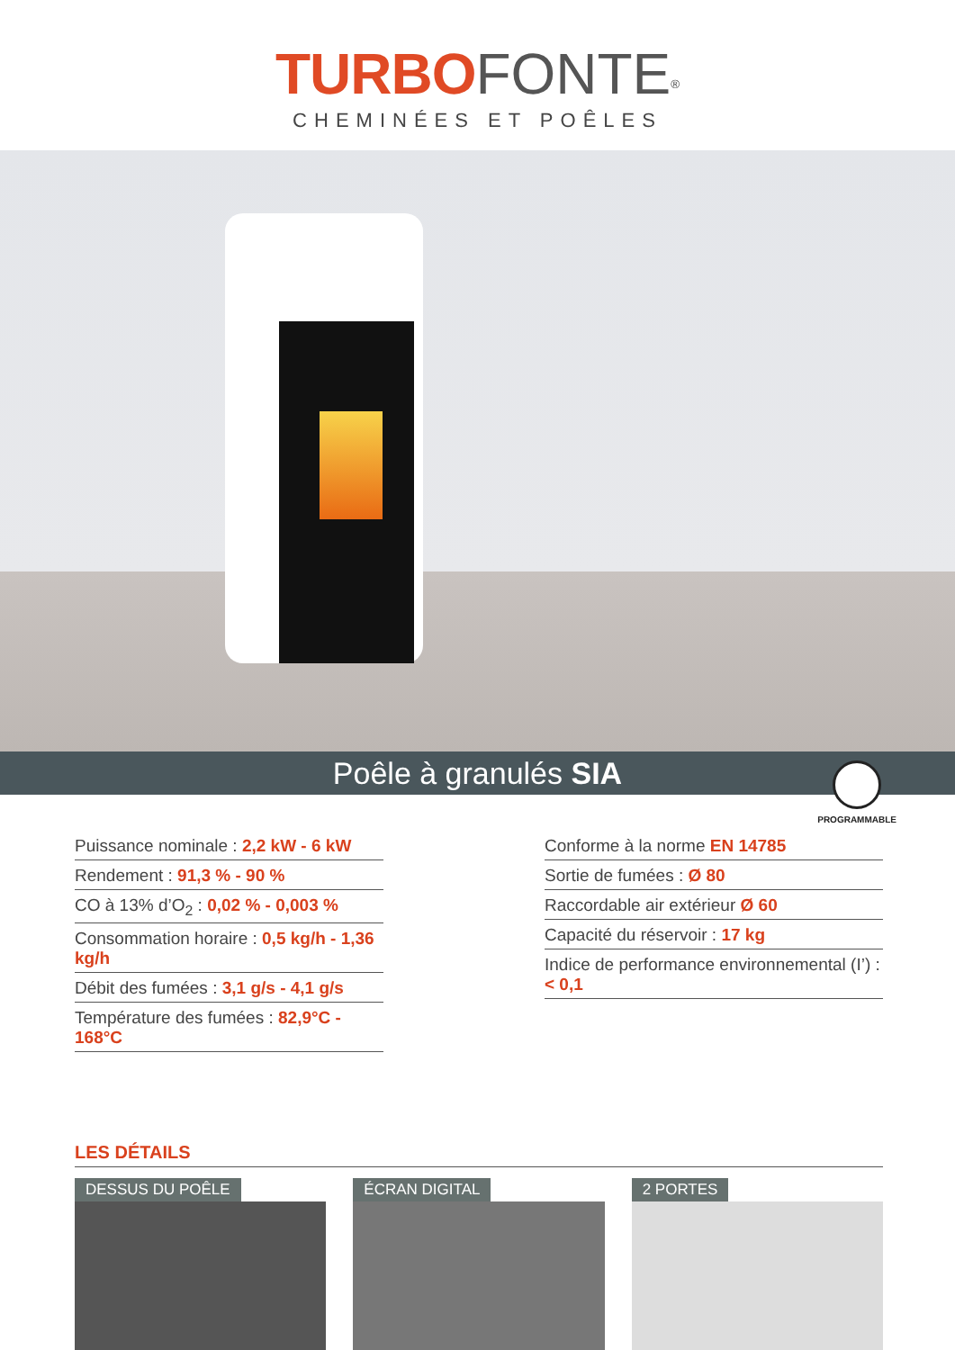TURBO FONTE<sup>®</sup>
CHEMINÉES ET POÊLES
Poêle à granulés SIA
PROGRAMMABLE
Puissance nominale : 2,2 kW - 6 kW
Rendement : 91,3 % - 90 %
CO à 13% d’O<sub>2</sub> : 0,02 % - 0,003 %
Consommation horaire : 0,5 kg/h - 1,36 kg/h
Débit des fumées : 3,1 g/s - 4,1 g/s
Température des fumées : 82,9°C - 168°C
Conforme à la norme EN 14785
Sortie de fumées : Ø 80
Raccordable air extérieur Ø 60
Capacité du réservoir : 17 kg
Indice de performance environnemental (I’) : < 0,1
LES DÉTAILS
DESSUS DU POÊLE ÉCRAN DIGITAL 2 PORTES